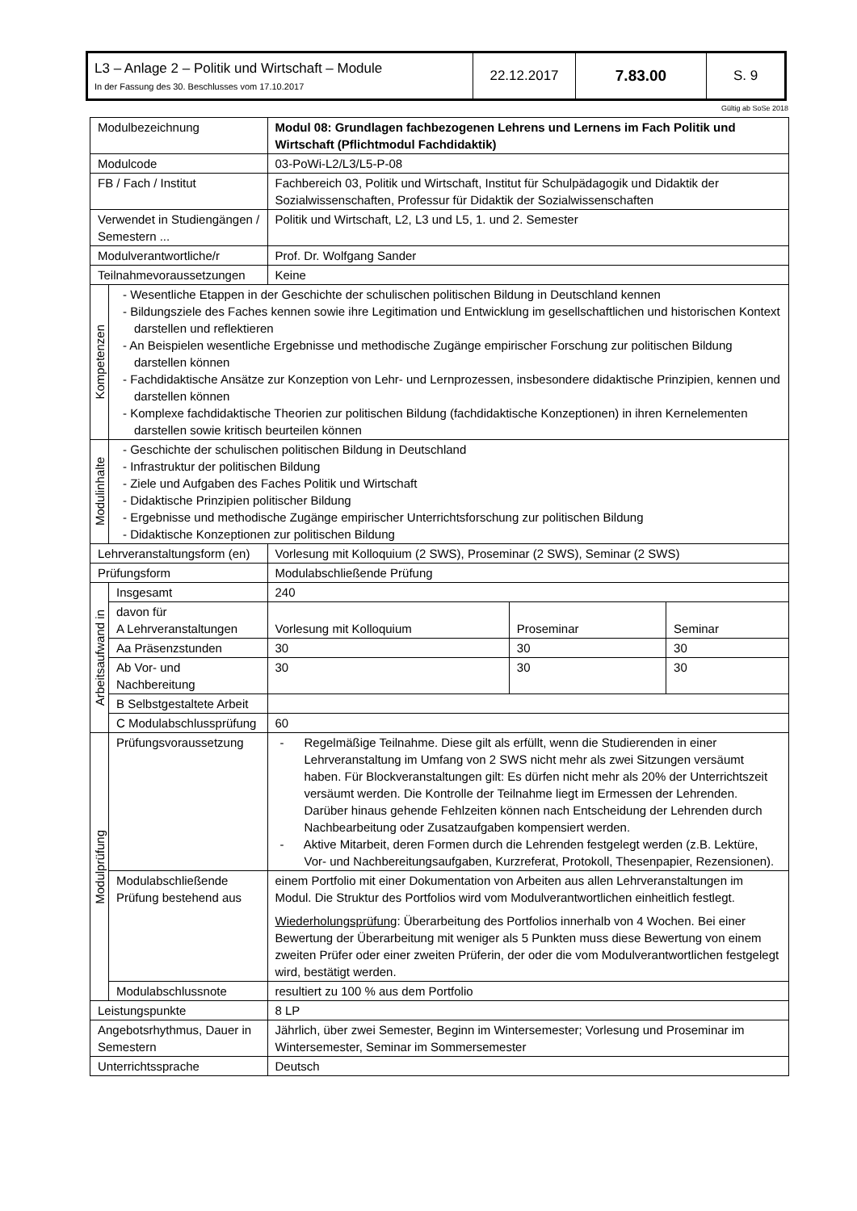| L3 – Anlage 2 – Politik und Wirtschaft – Module In der Fassung des 30. Beschlusses vom 17.10.2017 | 22.12.2017 | 7.83.00 | S. 9 |
Gültig ab SoSe 2018
| Modulbezeichnung | | Modul 08: Grundlagen fachbezogenen Lehrens und Lernens im Fach Politik und Wirtschaft (Pflichtmodul Fachdidaktik) | | |
| Modulcode | | 03-PoWi-L2/L3/L5-P-08 | | |
| FB / Fach / Institut | | Fachbereich 03, Politik und Wirtschaft, Institut für Schulpädagogik und Didaktik der Sozialwissenschaften, Professur für Didaktik der Sozialwissenschaften | | |
| Verwendet in Studiengängen / Semestern ... | | Politik und Wirtschaft, L2, L3 und L5, 1. und 2. Semester | | |
| Modulverantwortliche/r | | Prof. Dr. Wolfgang Sander | | |
| Teilnahmevoraussetzungen | | Keine | | |
| Kompetenzen | - Wesentliche Etappen in der Geschichte der schulischen politischen Bildung in Deutschland kennen - Bildungsziele des Faches kennen sowie ihre Legitimation und Entwicklung im gesellschaftlichen und historischen Kontext darstellen und reflektieren - An Beispielen wesentliche Ergebnisse und methodische Zugänge empirischer Forschung zur politischen Bildung darstellen können - Fachdidaktische Ansätze zur Konzeption von Lehr- und Lernprozessen, insbesondere didaktische Prinzipien, kennen und darstellen können - Komplexe fachdidaktische Theorien zur politischen Bildung (fachdidaktische Konzeptionen) in ihren Kernelementen darstellen sowie kritisch beurteilen können | | | |
| Modulinhalte | - Geschichte der schulischen politischen Bildung in Deutschland - Infrastruktur der politischen Bildung - Ziele und Aufgaben des Faches Politik und Wirtschaft - Didaktische Prinzipien politischer Bildung - Ergebnisse und methodische Zugänge empirischer Unterrichtsforschung zur politischen Bildung - Didaktische Konzeptionen zur politischen Bildung | | | |
| Lehrveranstaltungsform (en) | | Vorlesung mit Kolloquium (2 SWS), Proseminar (2 SWS), Seminar (2 SWS) | | |
| Prüfungsform | | Modulabschließende Prüfung | | |
| Arbeitsaufwand in | Insgesamt | 240 | | |
| | davon für A Lehrveranstaltungen | Vorlesung mit Kolloquium | Proseminar | Seminar |
| | Aa Präsenzstunden | 30 | 30 | 30 |
| | Ab Vor- und Nachbereitung | 30 | 30 | 30 |
| | B Selbstgestaltete Arbeit | | | |
| | C Modulabschlussprüfung | 60 | | |
| Modulprüfung | Prüfungsvoraussetzung | - Regelmäßige Teilnahme. Diese gilt als erfüllt, wenn die Studierenden in einer Lehrveranstaltung im Umfang von 2 SWS nicht mehr als zwei Sitzungen versäumt haben. Für Blockveranstaltungen gilt: Es dürfen nicht mehr als 20% der Unterrichtszeit versäumt werden. Die Kontrolle der Teilnahme liegt im Ermessen der Lehrenden. Darüber hinaus gehende Fehlzeiten können nach Entscheidung der Lehrenden durch Nachbearbeitung oder Zusatzaufgaben kompensiert werden. - Aktive Mitarbeit, deren Formen durch die Lehrenden festgelegt werden (z.B. Lektüre, Vor- und Nachbereitungsaufgaben, Kurzreferat, Protokoll, Thesenpapier, Rezensionen). | | |
| | Modulabschließende Prüfung bestehend aus | einem Portfolio mit einer Dokumentation von Arbeiten aus allen Lehrveranstaltungen im Modul. Die Struktur des Portfolios wird vom Modulverantwortlichen einheitlich festlegt. Wiederholungsprüfung : Überarbeitung des Portfolios innerhalb von 4 Wochen. Bei einer Bewertung der Überarbeitung mit weniger als 5 Punkten muss diese Bewertung von einem zweiten Prüfer oder einer zweiten Prüferin, der oder die vom Modulverantwortlichen festgelegt wird, bestätigt werden. | | |
| | Modulabschlussnote | resultiert zu 100 % aus dem Portfolio | | |
| Leistungspunkte | | 8 LP | | |
| Angebotsrhythmus, Dauer in Semestern | | Jährlich, über zwei Semester, Beginn im Wintersemester; Vorlesung und Proseminar im Wintersemester, Seminar im Sommersemester | | |
| Unterrichtssprache | | Deutsch | | |